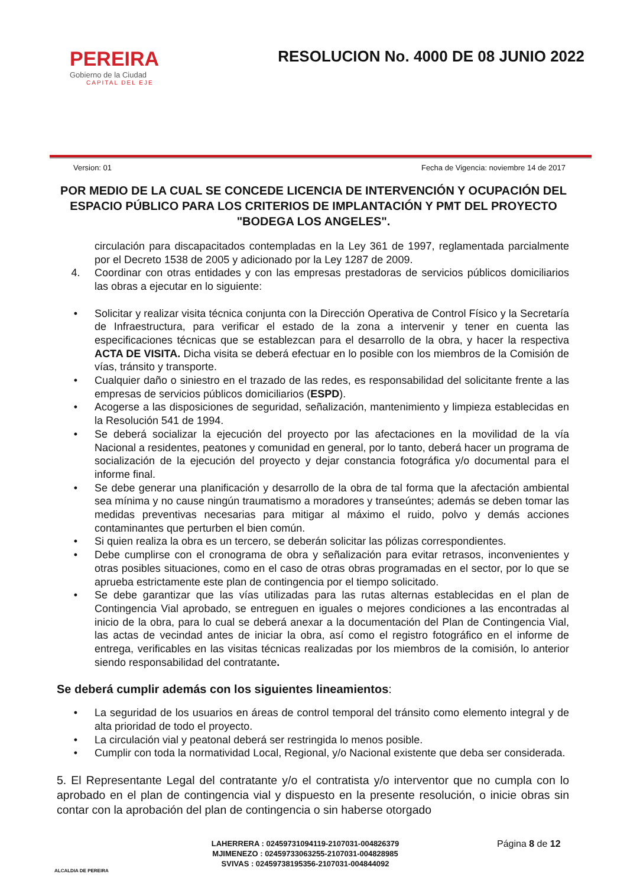PEREIRA
Gobierno de la Ciudad
CAPITAL DEL EJE
RESOLUCION No. 4000 DE 08 JUNIO 2022
Version: 01 Fecha de Vigencia: noviembre 14 de 2017
POR MEDIO DE LA CUAL SE CONCEDE LICENCIA DE INTERVENCIÓN Y OCUPACIÓN DEL ESPACIO PÚBLICO PARA LOS CRITERIOS DE IMPLANTACIÓN Y PMT DEL PROYECTO "BODEGA LOS ANGELES".
circulación para discapacitados contempladas en la Ley 361 de 1997, reglamentada parcialmente por el Decreto 1538 de 2005 y adicionado por la Ley 1287 de 2009.
4. Coordinar con otras entidades y con las empresas prestadoras de servicios públicos domiciliarios las obras a ejecutar en lo siguiente:
• Solicitar y realizar visita técnica conjunta con la Dirección Operativa de Control Físico y la Secretaría de Infraestructura, para verificar el estado de la zona a intervenir y tener en cuenta las especificaciones técnicas que se establezcan para el desarrollo de la obra, y hacer la respectiva ACTA DE VISITA. Dicha visita se deberá efectuar en lo posible con los miembros de la Comisión de vías, tránsito y transporte.
• Cualquier daño o siniestro en el trazado de las redes, es responsabilidad del solicitante frente a las empresas de servicios públicos domiciliarios (ESPD).
• Acogerse a las disposiciones de seguridad, señalización, mantenimiento y limpieza establecidas en la Resolución 541 de 1994.
• Se deberá socializar la ejecución del proyecto por las afectaciones en la movilidad de la vía Nacional a residentes, peatones y comunidad en general, por lo tanto, deberá hacer un programa de socialización de la ejecución del proyecto y dejar constancia fotográfica y/o documental para el informe final.
• Se debe generar una planificación y desarrollo de la obra de tal forma que la afectación ambiental sea mínima y no cause ningún traumatismo a moradores y transeúntes; además se deben tomar las medidas preventivas necesarias para mitigar al máximo el ruido, polvo y demás acciones contaminantes que perturben el bien común.
• Si quien realiza la obra es un tercero, se deberán solicitar las pólizas correspondientes.
• Debe cumplirse con el cronograma de obra y señalización para evitar retrasos, inconvenientes y otras posibles situaciones, como en el caso de otras obras programadas en el sector, por lo que se aprueba estrictamente este plan de contingencia por el tiempo solicitado.
• Se debe garantizar que las vías utilizadas para las rutas alternas establecidas en el plan de Contingencia Vial aprobado, se entreguen en iguales o mejores condiciones a las encontradas al inicio de la obra, para lo cual se deberá anexar a la documentación del Plan de Contingencia Vial, las actas de vecindad antes de iniciar la obra, así como el registro fotográfico en el informe de entrega, verificables en las visitas técnicas realizadas por los miembros de la comisión, lo anterior siendo responsabilidad del contratante.
Se deberá cumplir además con los siguientes lineamientos:
• La seguridad de los usuarios en áreas de control temporal del tránsito como elemento integral y de alta prioridad de todo el proyecto.
• La circulación vial y peatonal deberá ser restringida lo menos posible.
• Cumplir con toda la normatividad Local, Regional, y/o Nacional existente que deba ser considerada.
5. El Representante Legal del contratante y/o el contratista y/o interventor que no cumpla con lo aprobado en el plan de contingencia vial y dispuesto en la presente resolución, o inicie obras sin contar con la aprobación del plan de contingencia o sin haberse otorgado
ALCALDIA DE PEREIRA
LAHERRERA : 02459731094119-2107031-004826379
MJIMENEZO : 02459733063255-2107031-004828985
SVIVAS : 02459738195356-2107031-004844092
Página 8 de 12